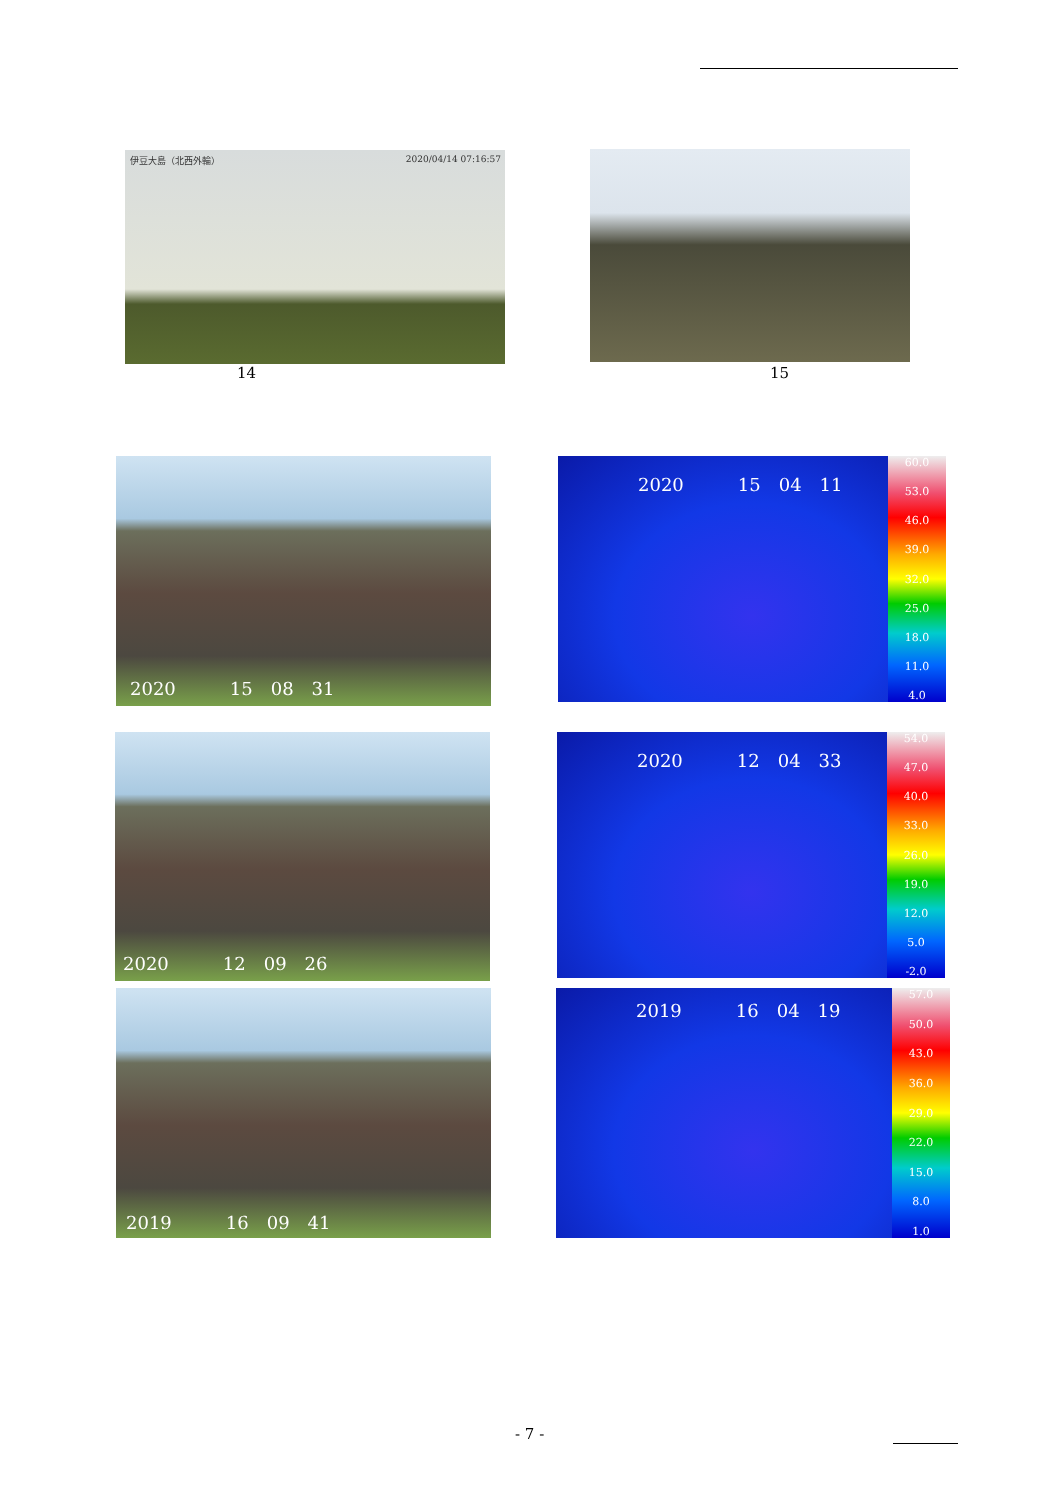伊豆大島（北西外輪） 2020/04/14 07:16:57
14 15
2020　　　15　08　31
2020　　　15　04　11
60.0
53.0
46.0
39.0
32.0
25.0
18.0
11.0
4.0
2020　　　12　09　26
2020　　　12　04　33
54.0
47.0
40.0
33.0
26.0
19.0
12.0
5.0
-2.0
2019　　　16　09　41
2019　　　16　04　19
57.0
50.0
43.0
36.0
29.0
22.0
15.0
8.0
1.0
- 7 -